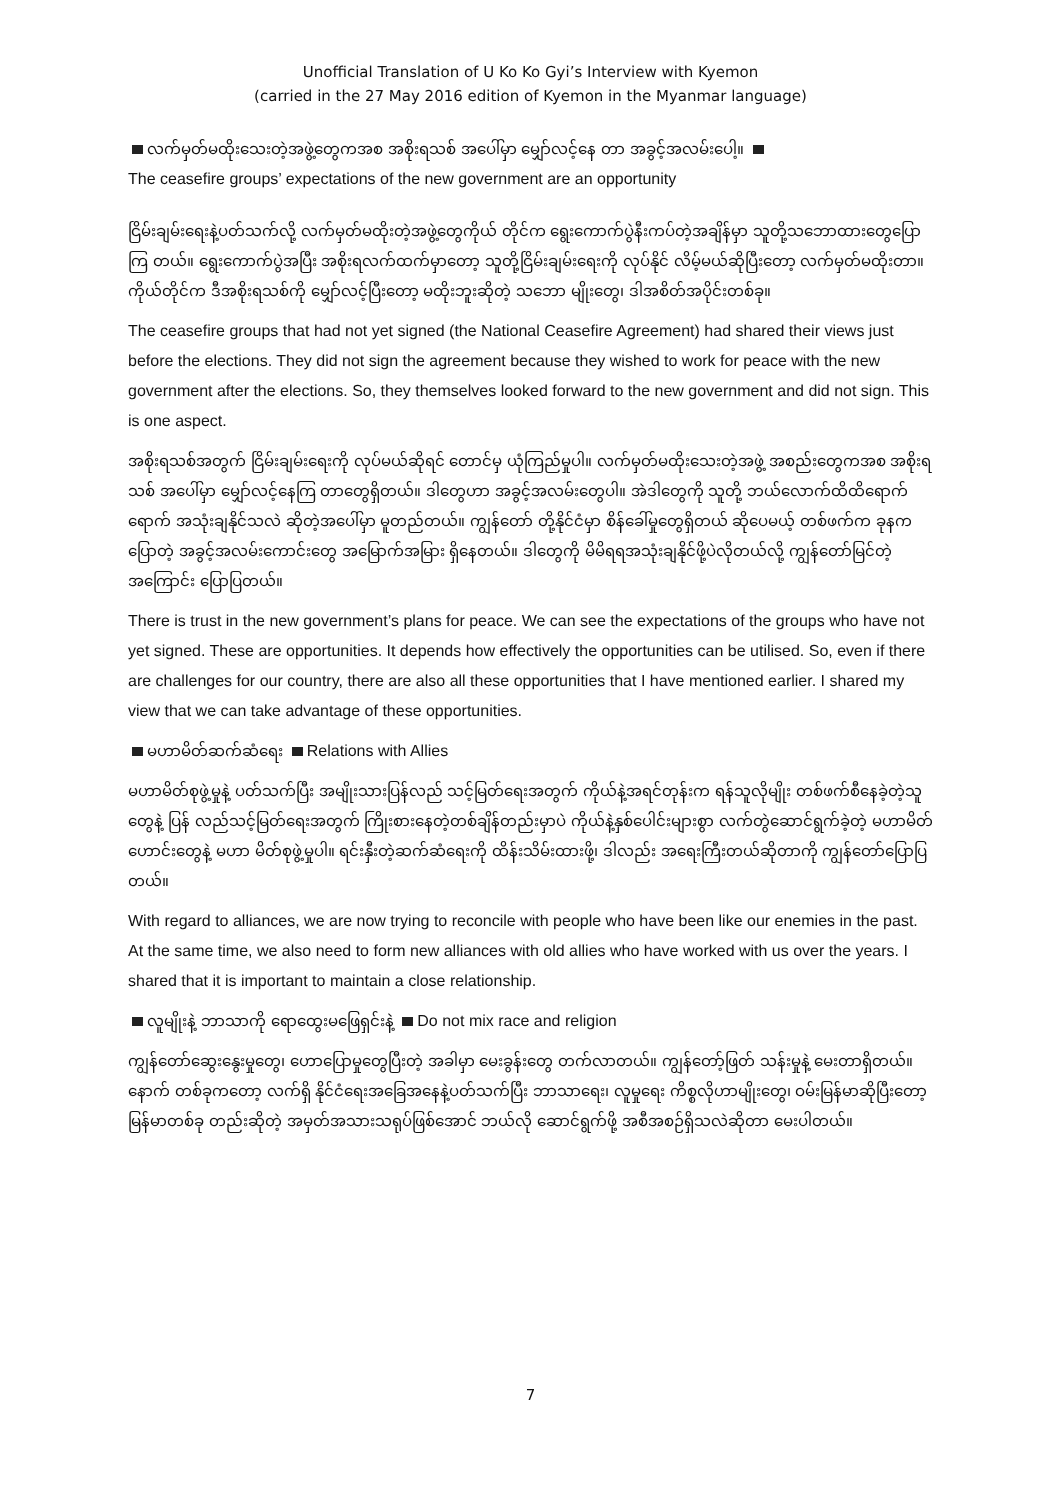Unofficial Translation of U Ko Ko Gyi’s Interview with Kyemon
(carried in the 27 May 2016 edition of Kyemon in the Myanmar language)
လက်မှတ်မထိုးသေးတဲ့အဖွဲ့တွေကအစ အစိုးရသစ် အပေါ်မှာ မျှော်လင့်နေ တာ အခွင့်အလမ်းပေါ့။
The ceasefire groups’ expectations of the new government are an opportunity
ငြိမ်းချမ်းရေးနဲ့ပတ်သက်လို့ လက်မှတ်မထိုးတဲ့အဖွဲ့တွေကိုယ် တိုင်က ရွေးကောက်ပွဲနီးကပ်တဲ့အချိန်မှာ သူတို့သဘောထားတွေပြောကြ တယ်။ ရွေးကောက်ပွဲအပြီး အစိုးရလက်ထက်မှာတော့ သူတို့ငြိမ်းချမ်းရေးကို လုပ်နိုင် လိမ့်မယ်ဆိုပြီးတော့ လက်မှတ်မထိုးတာ။ ကိုယ်တိုင်က ဒီအစိုးရသစ်ကို မျှော်လင့်ပြီးတော့ မထိုးဘူးဆိုတဲ့ သဘော မျိုးတွေ၊ ဒါအစိတ်အပိုင်းတစ်ခု။
The ceasefire groups that had not yet signed (the National Ceasefire Agreement) had shared their views just before the elections. They did not sign the agreement because they wished to work for peace with the new government after the elections. So, they themselves looked forward to the new government and did not sign. This is one aspect.
အစိုးရသစ်အတွက် ငြိမ်းချမ်းရေးကို လုပ်မယ်ဆိုရင် တောင်မှ ယုံကြည်မှုပါ။ လက်မှတ်မထိုးသေးတဲ့အဖွဲ့ အစည်းတွေကအစ အစိုးရသစ် အပေါ်မှာ မျှော်လင့်နေကြ တာတွေရှိတယ်။ ဒါတွေဟာ အခွင့်အလမ်းတွေပါ။ အဲဒါတွေကို သူတို့ ဘယ်လောက်ထိထိရောက်ရောက် အသုံးချနိုင်သလဲ ဆိုတဲ့အပေါ်မှာ မူတည်တယ်။ ကျွန်တော် တို့နိုင်ငံမှာ စိန်ခေါ်မှုတွေရှိတယ် ဆိုပေမယ့် တစ်ဖက်က ခုနကပြောတဲ့ အခွင့်အလမ်းကောင်းတွေ အမြောက်အမြား ရှိနေတယ်။ ဒါတွေကို မိမိရရအသုံးချနိုင်ဖို့ပဲလိုတယ်လို့ ကျွန်တော်မြင်တဲ့အကြောင်း ပြောပြတယ်။
There is trust in the new government’s plans for peace. We can see the expectations of the groups who have not yet signed. These are opportunities. It depends how effectively the opportunities can be utilised. So, even if there are challenges for our country, there are also all these opportunities that I have mentioned earlier. I shared my view that we can take advantage of these opportunities.
မဟာမိတ်ဆက်ဆံရေး Relations with Allies
မဟာမိတ်စုဖွဲ့မှုနဲ့ ပတ်သက်ပြီး အမျိုးသားပြန်လည် သင့်မြတ်ရေးအတွက် ကိုယ်နဲ့အရင်တုန်းက ရန်သူလိုမျိုး တစ်ဖက်စီနေခဲ့တဲ့သူတွေနဲ့ ပြန် လည်သင့်မြတ်ရေးအတွက် ကြိုးစားနေတဲ့တစ်ချိန်တည်းမှာပဲ ကိုယ်နဲ့နှစ်ပေါင်းများစွာ လက်တွဲဆောင်ရွက်ခဲ့တဲ့ မဟာမိတ်ဟောင်းတွေနဲ့ မဟာ မိတ်စုဖွဲ့မှုပါ။ ရင်းနှီးတဲ့ဆက်ဆံရေးကို ထိန်းသိမ်းထားဖို့၊ ဒါလည်း အရေးကြီးတယ်ဆိုတာကို ကျွန်တော်ပြောပြတယ်။
With regard to alliances, we are now trying to reconcile with people who have been like our enemies in the past. At the same time, we also need to form new alliances with old allies who have worked with us over the years. I shared that it is important to maintain a close relationship.
လူမျိုးနဲ့ ဘာသာကို ရောထွေးမဖြေရှင်းနဲ့ Do not mix race and religion
ကျွန်တော်ဆွေးနွေးမှုတွေ၊ ဟောပြောမှုတွေပြီးတဲ့ အခါမှာ မေးခွန်းတွေ တက်လာတယ်။ ကျွန်တော့်ဖြတ် သန်းမှုနဲ့ မေးတာရှိတယ်။ နောက် တစ်ခုကတော့ လက်ရှိ နိုင်ငံရေးအခြေအနေနဲ့ပတ်သက်ပြီး ဘာသာရေး၊ လူမှုရေး ကိစ္စလိုဟာမျိုးတွေ၊ ဝမ်းမြန်မာဆိုပြီးတော့ မြန်မာတစ်ခု တည်းဆိုတဲ့ အမှတ်အသားသရုပ်ဖြစ်အောင် ဘယ်လို ဆောင်ရွက်ဖို့ အစီအစဉ်ရှိသလဲဆိုတာ မေးပါတယ်။
7